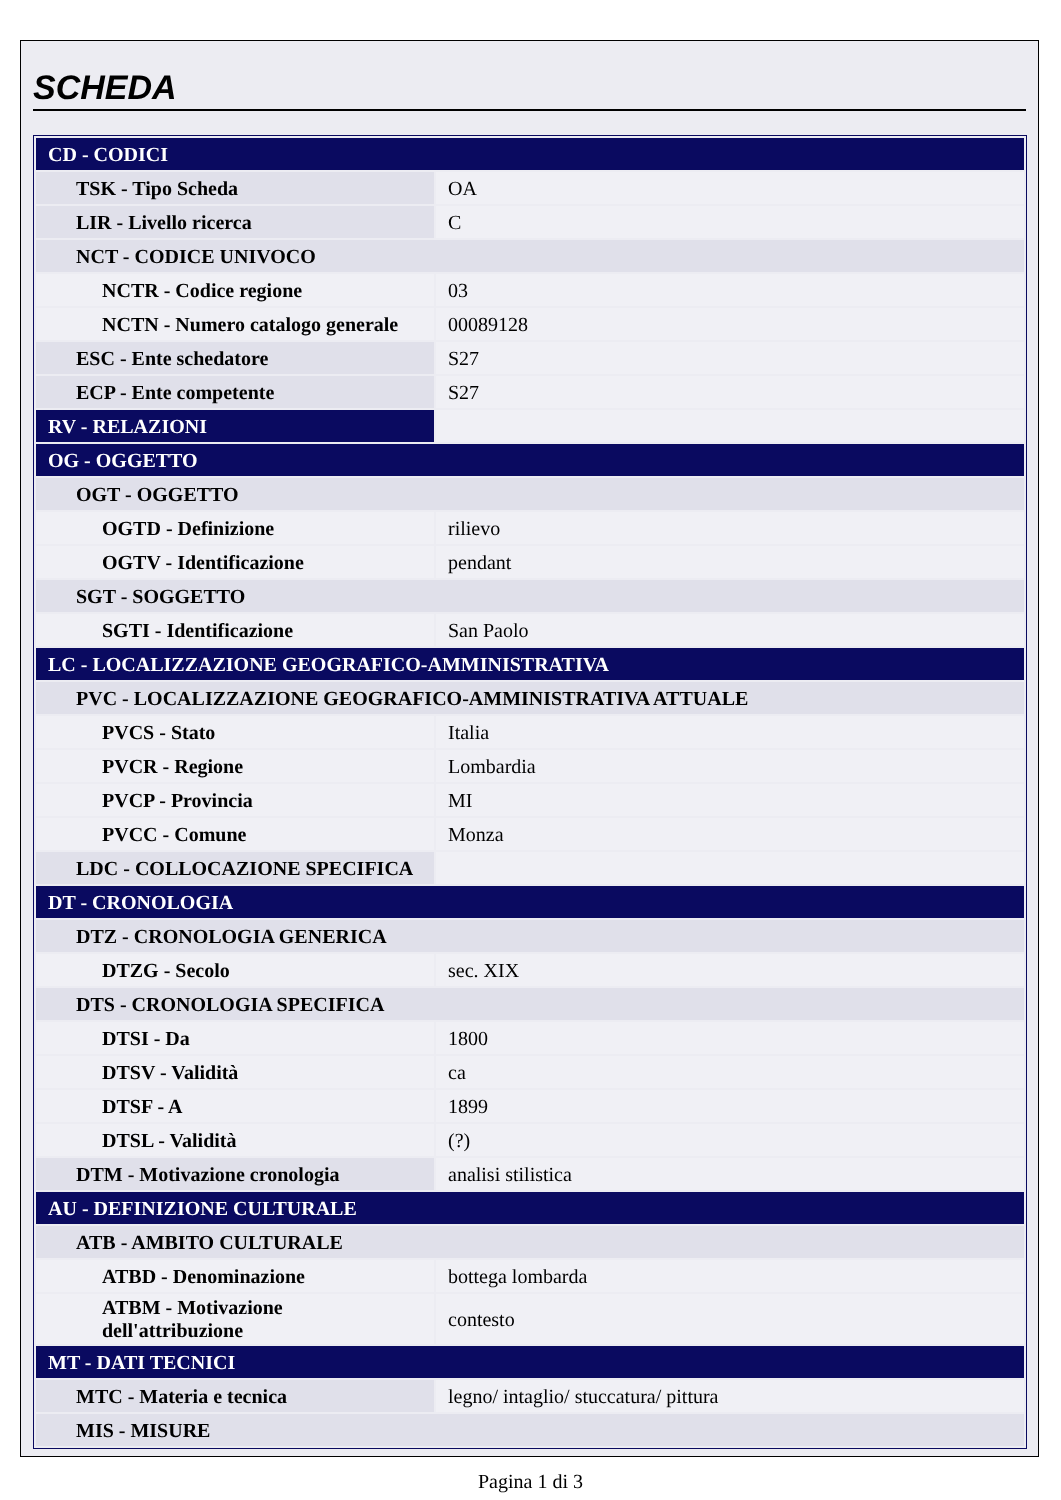SCHEDA
| CD - CODICI | |
| TSK - Tipo Scheda | OA |
| LIR - Livello ricerca | C |
| NCT - CODICE UNIVOCO | |
| NCTR - Codice regione | 03 |
| NCTN - Numero catalogo generale | 00089128 |
| ESC - Ente schedatore | S27 |
| ECP - Ente competente | S27 |
| RV - RELAZIONI | |
| OG - OGGETTO | |
| OGT - OGGETTO | |
| OGTD - Definizione | rilievo |
| OGTV - Identificazione | pendant |
| SGT - SOGGETTO | |
| SGTI - Identificazione | San Paolo |
| LC - LOCALIZZAZIONE GEOGRAFICO-AMMINISTRATIVA | |
| PVC - LOCALIZZAZIONE GEOGRAFICO-AMMINISTRATIVA ATTUALE | |
| PVCS - Stato | Italia |
| PVCR - Regione | Lombardia |
| PVCP - Provincia | MI |
| PVCC - Comune | Monza |
| LDC - COLLOCAZIONE SPECIFICA | |
| DT - CRONOLOGIA | |
| DTZ - CRONOLOGIA GENERICA | |
| DTZG - Secolo | sec. XIX |
| DTS - CRONOLOGIA SPECIFICA | |
| DTSI - Da | 1800 |
| DTSV - Validità | ca |
| DTSF - A | 1899 |
| DTSL - Validità | (?) |
| DTM - Motivazione cronologia | analisi stilistica |
| AU - DEFINIZIONE CULTURALE | |
| ATB - AMBITO CULTURALE | |
| ATBD - Denominazione | bottega lombarda |
| ATBM - Motivazione dell'attribuzione | contesto |
| MT - DATI TECNICI | |
| MTC - Materia e tecnica | legno/ intaglio/ stuccatura/ pittura |
| MIS - MISURE | |
Pagina 1 di 3